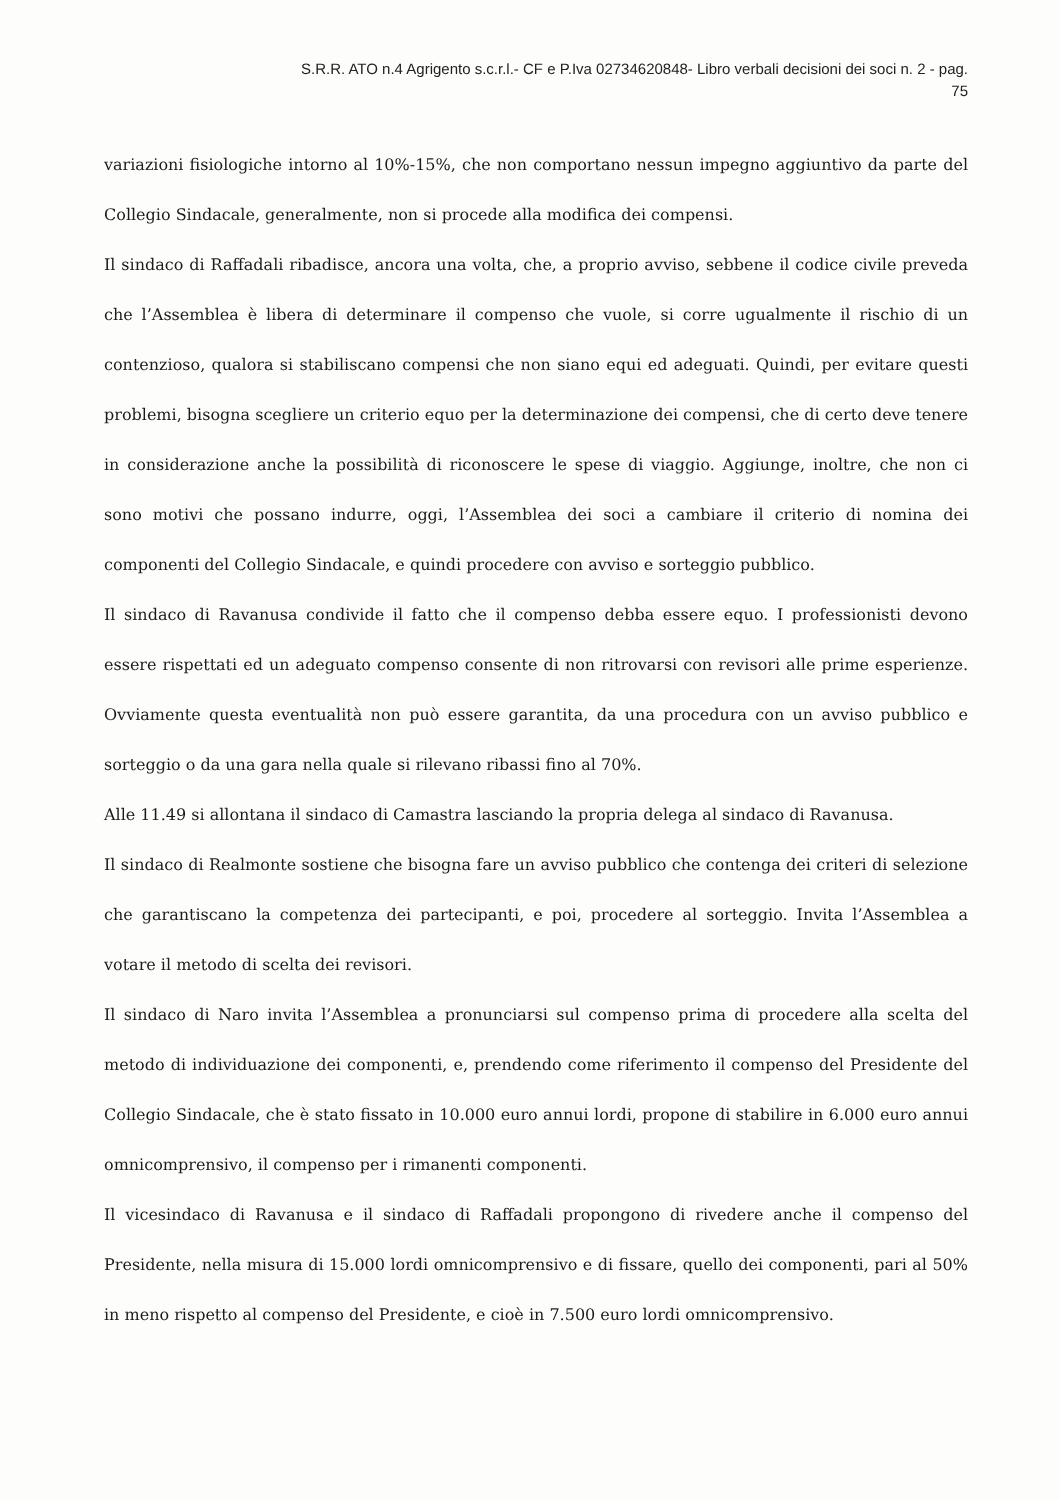S.R.R. ATO n.4 Agrigento s.c.r.l.- CF e P.Iva 02734620848- Libro verbali decisioni dei soci n. 2 - pag.
75
variazioni fisiologiche intorno al 10%-15%, che non comportano nessun impegno aggiuntivo da parte del Collegio Sindacale, generalmente, non si procede alla modifica dei compensi.
Il sindaco di Raffadali ribadisce, ancora una volta, che, a proprio avviso, sebbene il codice civile preveda che l’Assemblea è libera di determinare il compenso che vuole, si corre ugualmente il rischio di un contenzioso, qualora si stabiliscano compensi che non siano equi ed adeguati. Quindi, per evitare questi problemi, bisogna scegliere un criterio equo per la determinazione dei compensi, che di certo deve tenere in considerazione anche la possibilità di riconoscere le spese di viaggio. Aggiunge, inoltre, che non ci sono motivi che possano indurre, oggi, l’Assemblea dei soci a cambiare il criterio di nomina dei componenti del Collegio Sindacale, e quindi procedere con avviso e sorteggio pubblico.
Il sindaco di Ravanusa condivide il fatto che il compenso debba essere equo. I professionisti devono essere rispettati ed un adeguato compenso consente di non ritrovarsi con revisori alle prime esperienze. Ovviamente questa eventualità non può essere garantita, da una procedura con un avviso pubblico e sorteggio o da una gara nella quale si rilevano ribassi fino al 70%.
Alle 11.49 si allontana il sindaco di Camastra lasciando la propria delega al sindaco di Ravanusa.
Il sindaco di Realmonte sostiene che bisogna fare un avviso pubblico che contenga dei criteri di selezione che garantiscano la competenza dei partecipanti, e poi, procedere al sorteggio. Invita l’Assemblea a votare il metodo di scelta dei revisori.
Il sindaco di Naro invita l’Assemblea a pronunciarsi sul compenso prima di procedere alla scelta del metodo di individuazione dei componenti, e, prendendo come riferimento il compenso del Presidente del Collegio Sindacale, che è stato fissato in 10.000 euro annui lordi, propone di stabilire in 6.000 euro annui omnicomprensivo, il compenso per i rimanenti componenti.
Il vicesindaco di Ravanusa e il sindaco di Raffadali propongono di rivedere anche il compenso del Presidente, nella misura di 15.000 lordi omnicomprensivo e di fissare, quello dei componenti, pari al 50% in meno rispetto al compenso del Presidente, e cioè in 7.500 euro lordi omnicomprensivo.